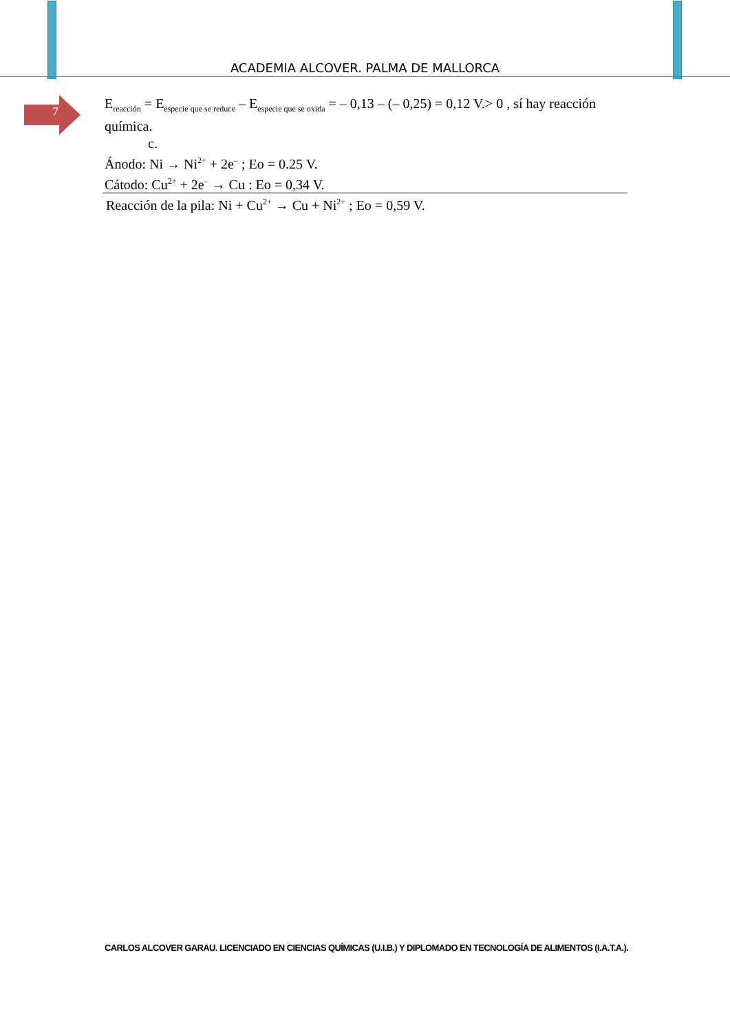ACADEMIA ALCOVER. PALMA DE MALLORCA
7
E<sub>reacción</sub> = E<sub>especie que se reduce</sub> – E<sub>especie que se oxida</sub> = – 0,13 – (– 0,25) = 0,12 V.> 0 , sí hay reacción química.
c.
Ánodo: Ni → Ni<sup>2+</sup> + 2e<sup>–</sup> ; Eo = 0.25 V.
Cátodo: Cu<sup>2+</sup> + 2e<sup>–</sup> → Cu : Eo = 0,34 V.
Reacción de la pila: Ni + Cu<sup>2+</sup> → Cu + Ni<sup>2+</sup> ; Eo = 0,59 V.
CARLOS ALCOVER GARAU. LICENCIADO EN CIENCIAS QUÍMICAS (U.I.B.) Y DIPLOMADO EN TECNOLOGÍA DE ALIMENTOS (I.A.T.A.).